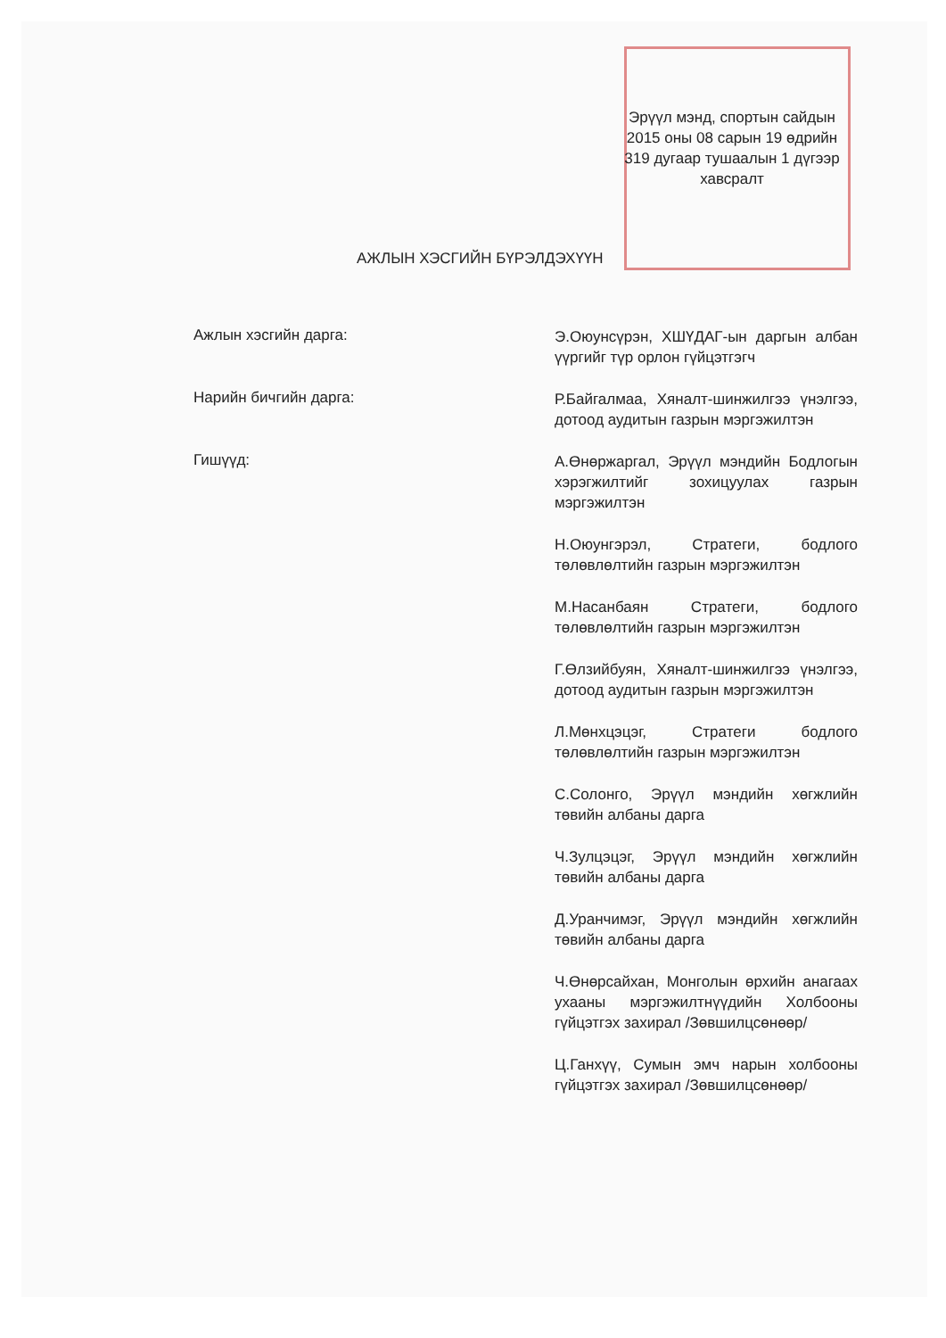Эрүүл мэнд, спортын сайдын
2015 оны 08 сарын 19 өдрийн
319 дугаар тушаалын 1 дүгээр
хавсралт
АЖЛЫН ХЭСГИЙН БҮРЭЛДЭХҮҮН
Ажлын хэсгийн дарга:
Э.Оюунсүрэн, ХШҮДАГ-ын даргын албан үүргийг түр орлон гүйцэтгэгч
Нарийн бичгийн дарга:
Р.Байгалмаа, Хяналт-шинжилгээ үнэлгээ, дотоод аудитын газрын мэргэжилтэн
Гишүүд:
А.Өнөржаргал, Эрүүл мэндийн Бодлогын хэрэгжилтийг зохицуулах газрын мэргэжилтэн
Н.Оюунгэрэл, Стратеги, бодлого төлөвлөлтийн газрын мэргэжилтэн
М.Насанбаян Стратеги, бодлого төлөвлөлтийн газрын мэргэжилтэн
Г.Өлзийбуян, Хяналт-шинжилгээ үнэлгээ, дотоод аудитын газрын мэргэжилтэн
Л.Мөнхцэцэг, Стратеги бодлого төлөвлөлтийн газрын мэргэжилтэн
С.Солонго, Эрүүл мэндийн хөгжлийн төвийн албаны дарга
Ч.Зулцэцэг, Эрүүл мэндийн хөгжлийн төвийн албаны дарга
Д.Уранчимэг, Эрүүл мэндийн хөгжлийн төвийн албаны дарга
Ч.Өнөрсайхан, Монголын өрхийн анагаах ухааны мэргэжилтнүүдийн Холбооны гүйцэтгэх захирал /Зөвшилцсөнөөр/
Ц.Ганхүү, Сумын эмч нарын холбооны гүйцэтгэх захирал /Зөвшилцсөнөөр/